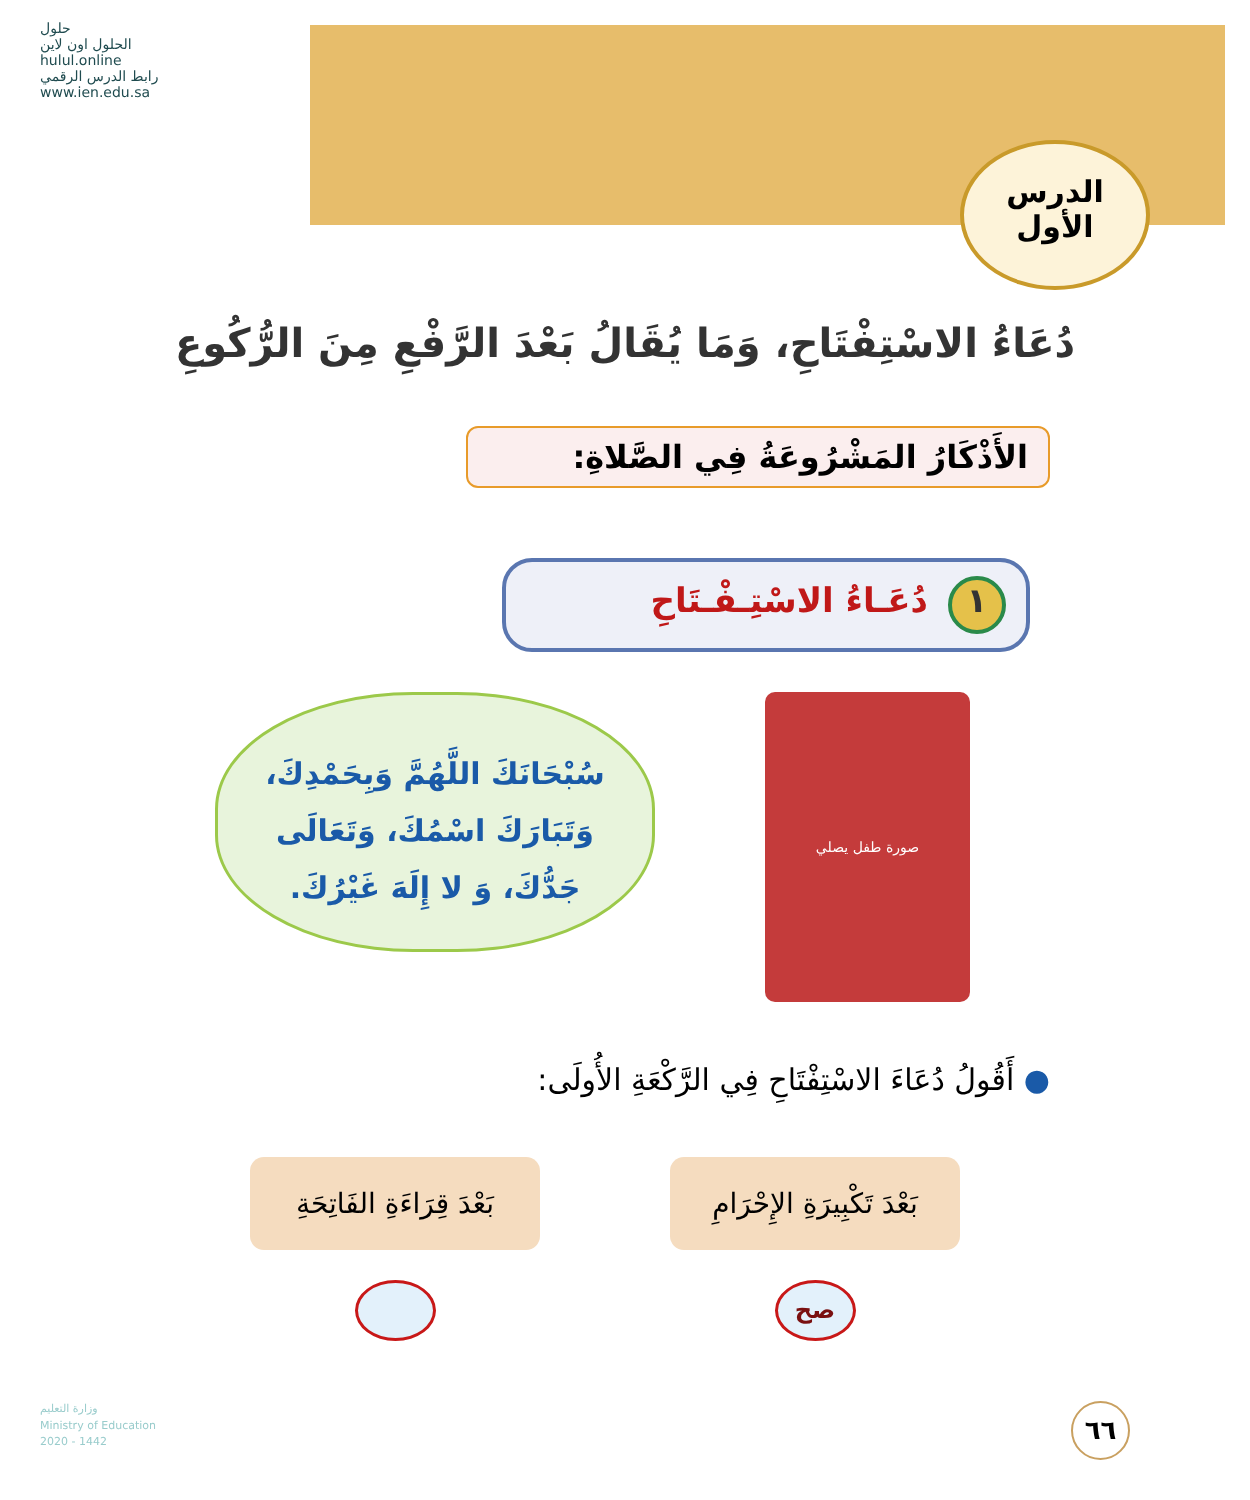الدرس
الأول
حلول
الحلول اون لاين
hulul.online
رابط الدرس الرقمي
www.ien.edu.sa
دُعَاءُ الاسْتِفْتَاحِ، وَمَا يُقَالُ بَعْدَ الرَّفْعِ مِنَ الرُّكُوعِ
الأَذْكَارُ المَشْرُوعَةُ فِي الصَّلاةِ:
١ دُعَـاءُ الاسْتِـفْـتَاحِ
صورة طفل يصلي
سُبْحَانَكَ اللَّهُمَّ وَبِحَمْدِكَ،
وَتَبَارَكَ اسْمُكَ، وَتَعَالَى
جَدُّكَ، وَ لا إِلَهَ غَيْرُكَ.
● أَقُولُ دُعَاءَ الاسْتِفْتَاحِ فِي الرَّكْعَةِ الأُولَى:
بَعْدَ تَكْبِيرَةِ الإِحْرَامِ
صح
بَعْدَ قِرَاءَةِ الفَاتِحَةِ
وزارة التعليم
Ministry of Education
2020 - 1442
٦٦